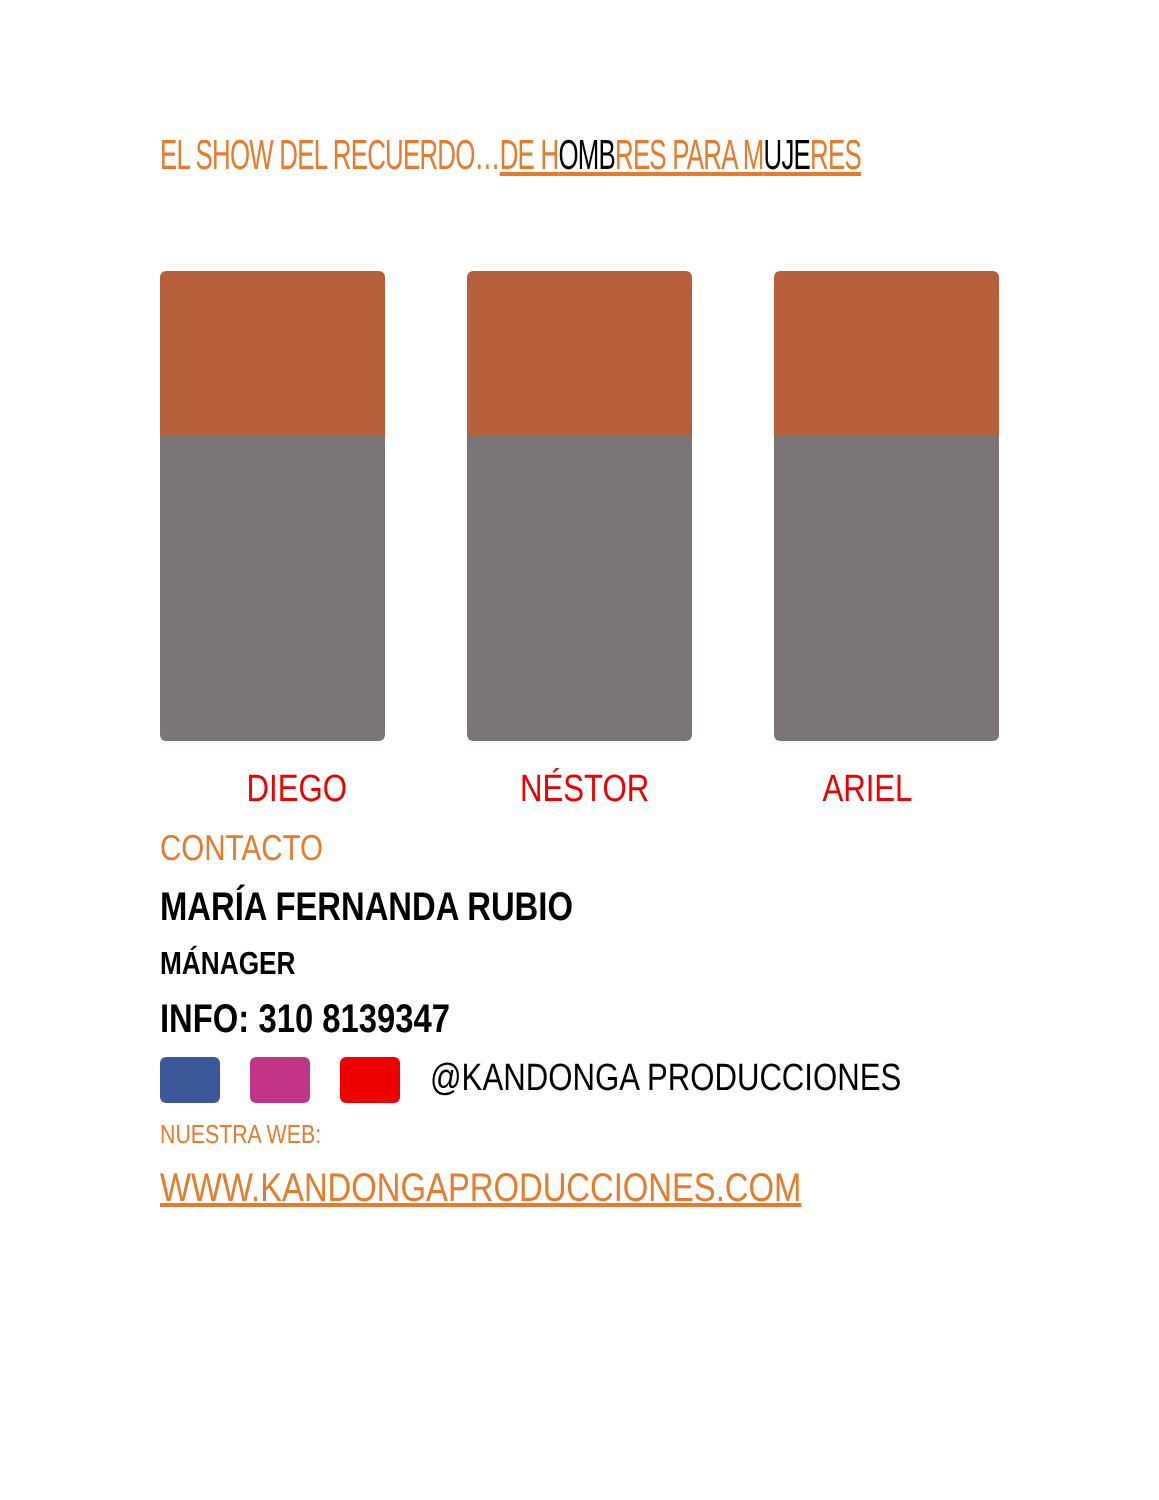EL SHOW DEL RECUERDO…DE HOMBRES PARA MUJERES
DIEGO NÉSTOR ARIEL
CONTACTO
MARÍA FERNANDA RUBIO
MÁNAGER
INFO: 310 8139347
@KANDONGA PRODUCCIONES
NUESTRA WEB:
WWW.KANDONGAPRODUCCIONES.COM